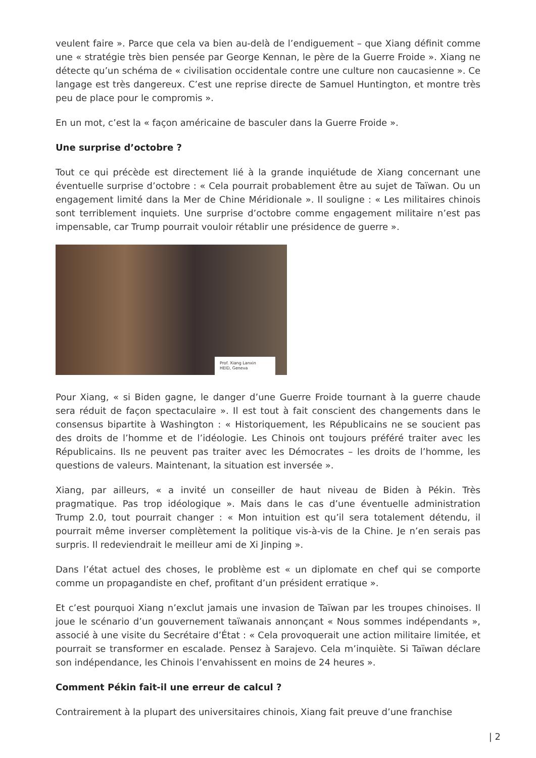veulent faire ». Parce que cela va bien au-delà de l’endiguement – que Xiang définit comme une « stratégie très bien pensée par George Kennan, le père de la Guerre Froide ». Xiang ne détecte qu’un schéma de « civilisation occidentale contre une culture non caucasienne ». Ce langage est très dangereux. C’est une reprise directe de Samuel Huntington, et montre très peu de place pour le compromis ».
En un mot, c’est la « façon américaine de basculer dans la Guerre Froide ».
Une surprise d’octobre ?
Tout ce qui précède est directement lié à la grande inquiétude de Xiang concernant une éventuelle surprise d’octobre : « Cela pourrait probablement être au sujet de Taïwan. Ou un engagement limité dans la Mer de Chine Méridionale ». Il souligne : « Les militaires chinois sont terriblement inquiets. Une surprise d’octobre comme engagement militaire n’est pas impensable, car Trump pourrait vouloir rétablir une présidence de guerre ».
Prof. Xiang Lanxin
HEID, Geneva
Pour Xiang, « si Biden gagne, le danger d’une Guerre Froide tournant à la guerre chaude sera réduit de façon spectaculaire ». Il est tout à fait conscient des changements dans le consensus bipartite à Washington : « Historiquement, les Républicains ne se soucient pas des droits de l’homme et de l’idéologie. Les Chinois ont toujours préféré traiter avec les Républicains. Ils ne peuvent pas traiter avec les Démocrates – les droits de l’homme, les questions de valeurs. Maintenant, la situation est inversée ».
Xiang, par ailleurs, « a invité un conseiller de haut niveau de Biden à Pékin. Très pragmatique. Pas trop idéologique ». Mais dans le cas d’une éventuelle administration Trump 2.0, tout pourrait changer : « Mon intuition est qu’il sera totalement détendu, il pourrait même inverser complètement la politique vis-à-vis de la Chine. Je n’en serais pas surpris. Il redeviendrait le meilleur ami de Xi Jinping ».
Dans l’état actuel des choses, le problème est « un diplomate en chef qui se comporte comme un propagandiste en chef, profitant d’un président erratique ».
Et c’est pourquoi Xiang n’exclut jamais une invasion de Taïwan par les troupes chinoises. Il joue le scénario d’un gouvernement taïwanais annonçant « Nous sommes indépendants », associé à une visite du Secrétaire d’État : « Cela provoquerait une action militaire limitée, et pourrait se transformer en escalade. Pensez à Sarajevo. Cela m’inquiète. Si Taïwan déclare son indépendance, les Chinois l’envahissent en moins de 24 heures ».
Comment Pékin fait-il une erreur de calcul ?
Contrairement à la plupart des universitaires chinois, Xiang fait preuve d’une franchise
| 2